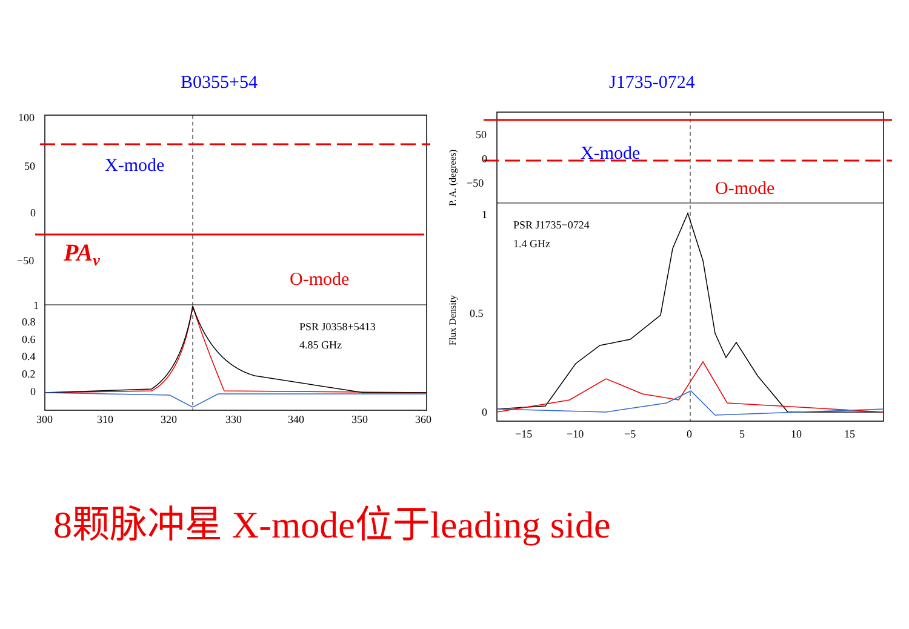B0355+54 J1735-0724
100
50
0
−50
1
0.8
0.6
0.4
0.2
0
300
310
320
330
340
350
360
PSR J0358+5413
4.85 GHz
X-mode
O-mode
PAv
50
0
−50
1
0.5
0
−15
−10
−5
0
5
10
15
PSR J1735−0724
1.4 GHz
X-mode
O-mode
P. A. (degrees)
Flux Density
8颗脉冲星 X-mode位于leading side